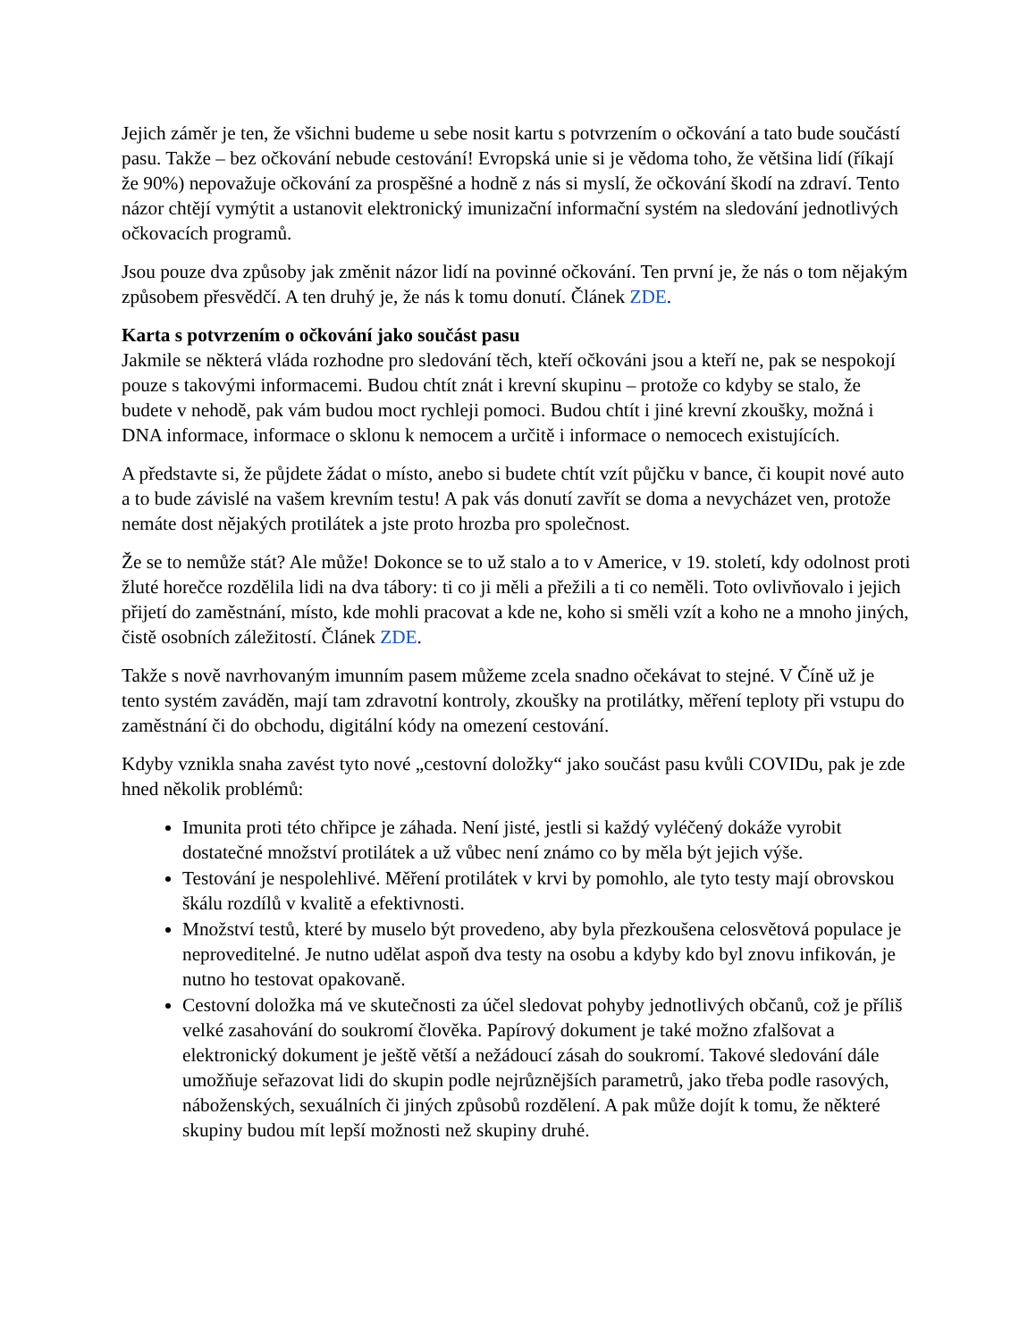Jejich záměr je ten, že všichni budeme u sebe nosit kartu s potvrzením o očkování a tato bude součástí pasu. Takže – bez očkování nebude cestování! Evropská unie si je vědoma toho, že většina lidí (říkají že 90%) nepovažuje očkování za prospěšné a hodně z nás si myslí, že očkování škodí na zdraví. Tento názor chtějí vymýtit a ustanovit elektronický imunizační informační systém na sledování jednotlivých očkovacích programů.
Jsou pouze dva způsoby jak změnit názor lidí na povinné očkování. Ten první je, že nás o tom nějakým způsobem přesvědčí. A ten druhý je, že nás k tomu donutí. Článek ZDE.
Karta s potvrzením o očkování jako součást pasu
Jakmile se některá vláda rozhodne pro sledování těch, kteří očkováni jsou a kteří ne, pak se nespokojí pouze s takovými informacemi. Budou chtít znát i krevní skupinu – protože co kdyby se stalo, že budete v nehodě, pak vám budou moct rychleji pomoci. Budou chtít i jiné krevní zkoušky, možná i DNA informace, informace o sklonu k nemocem a určitě i informace o nemocech existujících.
A představte si, že půjdete žádat o místo, anebo si budete chtít vzít půjčku v bance, či koupit nové auto a to bude závislé na vašem krevním testu! A pak vás donutí zavřít se doma a nevycházet ven, protože nemáte dost nějakých protilátek a jste proto hrozba pro společnost.
Že se to nemůže stát? Ale může! Dokonce se to už stalo a to v Americe, v 19. století, kdy odolnost proti žluté horečce rozdělila lidi na dva tábory: ti co ji měli a přežili a ti co neměli. Toto ovlivňovalo i jejich přijetí do zaměstnání, místo, kde mohli pracovat a kde ne, koho si směli vzít a koho ne a mnoho jiných, čistě osobních záležitostí. Článek ZDE.
Takže s nově navrhovaným imunním pasem můžeme zcela snadno očekávat to stejné. V Číně už je tento systém zaváděn, mají tam zdravotní kontroly, zkoušky na protilátky, měření teploty při vstupu do zaměstnání či do obchodu, digitální kódy na omezení cestování.
Kdyby vznikla snaha zavést tyto nové „cestovní doložky“ jako součást pasu kvůli COVIDu, pak je zde hned několik problémů:
Imunita proti této chřipce je záhada. Není jisté, jestli si každý vyléčený dokáže vyrobit dostatečné množství protilátek a už vůbec není známo co by měla být jejich výše.
Testování je nespolehlivé. Měření protilátek v krvi by pomohlo, ale tyto testy mají obrovskou škálu rozdílů v kvalitě a efektivnosti.
Množství testů, které by muselo být provedeno, aby byla přezkoušena celosvětová populace je neproveditelné. Je nutno udělat aspoň dva testy na osobu a kdyby kdo byl znovu infikován, je nutno ho testovat opakovaně.
Cestovní doložka má ve skutečnosti za účel sledovat pohyby jednotlivých občanů, což je příliš velké zasahování do soukromí člověka. Papírový dokument je také možno zfalšovat a elektronický dokument je ještě větší a nežádoucí zásah do soukromí. Takové sledování dále umožňuje seřazovat lidi do skupin podle nejrůznějších parametrů, jako třeba podle rasových, náboženských, sexuálních či jiných způsobů rozdělení. A pak může dojít k tomu, že některé skupiny budou mít lepší možnosti než skupiny druhé.